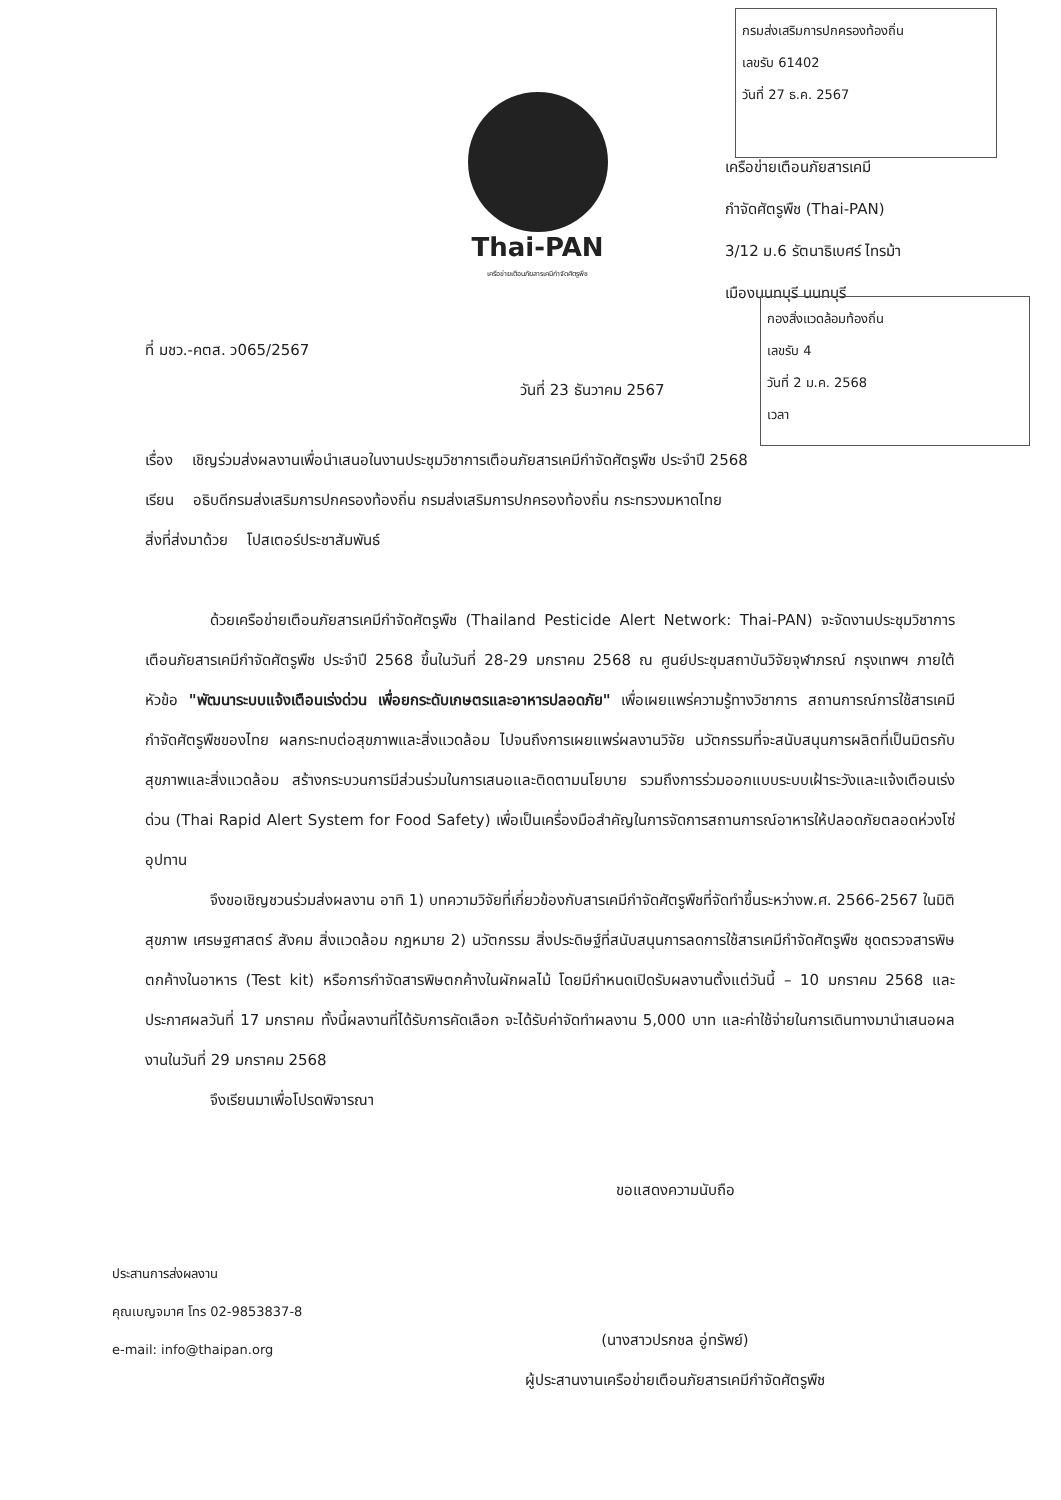กรมส่งเสริมการปกครองท้องถิ่น
เลขรับ 61402
วันที่ 27 ธ.ค. 2567
Thai-PAN
เครือข่ายเตือนภัยสารเคมีกำจัดศัตรูพืช
เครือข่ายเตือนภัยสารเคมี
กำจัดศัตรูพืช (Thai-PAN)
3/12 ม.6 รัตนาธิเบศร์ ไทรม้า
เมืองนนทบุรี นนทบุรี
กองสิ่งแวดล้อมท้องถิ่น
เลขรับ 4
วันที่ 2 ม.ค. 2568
เวลา
ที่ มชว.-คตส. ว065/2567
วันที่ 23 ธันวาคม 2567
เรื่อง เชิญร่วมส่งผลงานเพื่อนำเสนอในงานประชุมวิชาการเตือนภัยสารเคมีกำจัดศัตรูพืช ประจำปี 2568
เรียน อธิบดีกรมส่งเสริมการปกครองท้องถิ่น กรมส่งเสริมการปกครองท้องถิ่น กระทรวงมหาดไทย
สิ่งที่ส่งมาด้วย โปสเตอร์ประชาสัมพันธ์
ด้วยเครือข่ายเตือนภัยสารเคมีกำจัดศัตรูพืช (Thailand Pesticide Alert Network: Thai-PAN) จะจัดงานประชุมวิชาการเตือนภัยสารเคมีกำจัดศัตรูพืช ประจำปี 2568 ขึ้นในวันที่ 28-29 มกราคม 2568 ณ ศูนย์ประชุมสถาบันวิจัยจุฬาภรณ์ กรุงเทพฯ ภายใต้หัวข้อ "พัฒนาระบบแจ้งเตือนเร่งด่วน เพื่อยกระดับเกษตรและอาหารปลอดภัย" เพื่อเผยแพร่ความรู้ทางวิชาการ สถานการณ์การใช้สารเคมีกำจัดศัตรูพืชของไทย ผลกระทบต่อสุขภาพและสิ่งแวดล้อม ไปจนถึงการเผยแพร่ผลงานวิจัย นวัตกรรมที่จะสนับสนุนการผลิตที่เป็นมิตรกับสุขภาพและสิ่งแวดล้อม สร้างกระบวนการมีส่วนร่วมในการเสนอและติดตามนโยบาย รวมถึงการร่วมออกแบบระบบเฝ้าระวังและแจ้งเตือนเร่งด่วน (Thai Rapid Alert System for Food Safety) เพื่อเป็นเครื่องมือสำคัญในการจัดการสถานการณ์อาหารให้ปลอดภัยตลอดห่วงโซ่อุปทาน
จึงขอเชิญชวนร่วมส่งผลงาน อาทิ 1) บทความวิจัยที่เกี่ยวข้องกับสารเคมีกำจัดศัตรูพืชที่จัดทำขึ้นระหว่างพ.ศ. 2566-2567 ในมิติสุขภาพ เศรษฐศาสตร์ สังคม สิ่งแวดล้อม กฎหมาย 2) นวัตกรรม สิ่งประดิษฐ์ที่สนับสนุนการลดการใช้สารเคมีกำจัดศัตรูพืช ชุดตรวจสารพิษตกค้างในอาหาร (Test kit) หรือการกำจัดสารพิษตกค้างในผักผลไม้ โดยมีกำหนดเปิดรับผลงานตั้งแต่วันนี้ – 10 มกราคม 2568 และประกาศผลวันที่ 17 มกราคม ทั้งนี้ผลงานที่ได้รับการคัดเลือก จะได้รับค่าจัดทำผลงาน 5,000 บาท และค่าใช้จ่ายในการเดินทางมานำเสนอผลงานในวันที่ 29 มกราคม 2568
จึงเรียนมาเพื่อโปรดพิจารณา
ขอแสดงความนับถือ
(นางสาวปรกชล อู่ทรัพย์)
ผู้ประสานงานเครือข่ายเตือนภัยสารเคมีกำจัดศัตรูพืช
ประสานการส่งผลงาน
คุณเบญจมาศ โทร 02-9853837-8
e-mail: info@thaipan.org